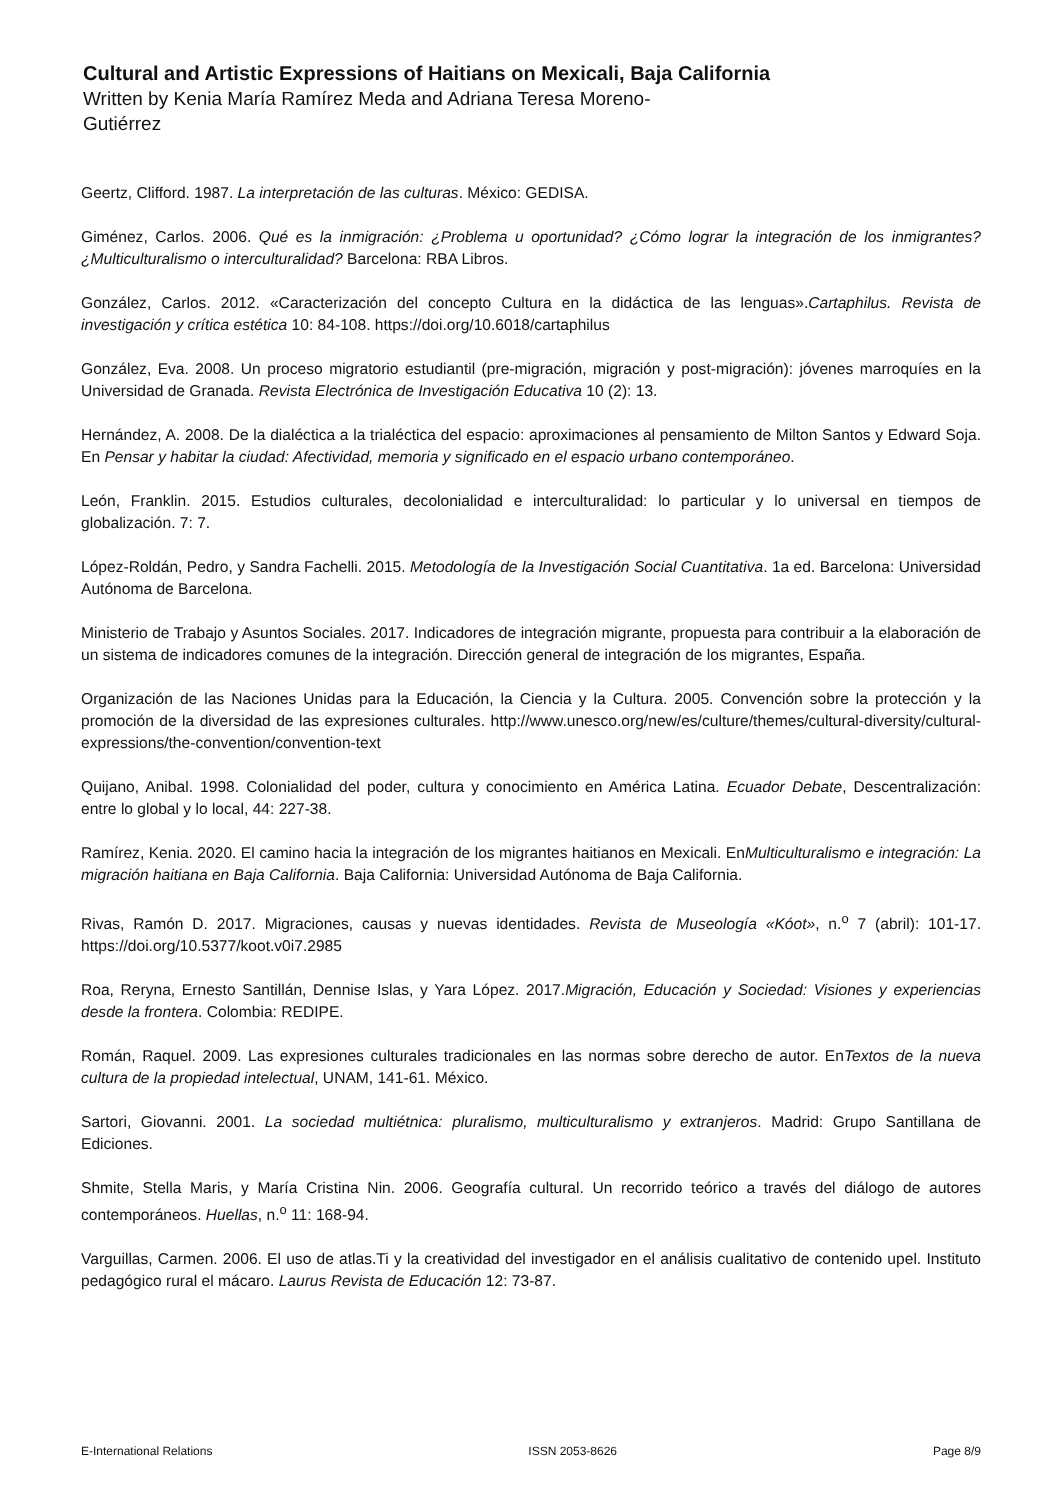Cultural and Artistic Expressions of Haitians on Mexicali, Baja California
Written by Kenia María Ramírez Meda and Adriana Teresa Moreno-
Gutiérrez
Geertz, Clifford. 1987. La interpretación de las culturas. México: GEDISA.
Giménez, Carlos. 2006. Qué es la inmigración: ¿Problema u oportunidad? ¿Cómo lograr la integración de los inmigrantes? ¿Multiculturalismo o interculturalidad? Barcelona: RBA Libros.
González, Carlos. 2012. «Caracterización del concepto Cultura en la didáctica de las lenguas».Cartaphilus. Revista de investigación y crítica estética 10: 84‑108. https://doi.org/10.6018/cartaphilus
González, Eva. 2008. Un proceso migratorio estudiantil (pre-migración, migración y post-migración): jóvenes marroquíes en la Universidad de Granada. Revista Electrónica de Investigación Educativa 10 (2): 13.
Hernández, A. 2008. De la dialéctica a la trialéctica del espacio: aproximaciones al pensamiento de Milton Santos y Edward Soja. En Pensar y habitar la ciudad: Afectividad, memoria y significado en el espacio urbano contemporáneo.
León, Franklin. 2015. Estudios culturales, decolonialidad e interculturalidad: lo particular y lo universal en tiempos de globalización. 7: 7.
López-Roldán, Pedro, y Sandra Fachelli. 2015. Metodología de la Investigación Social Cuantitativa. 1a ed. Barcelona: Universidad Autónoma de Barcelona.
Ministerio de Trabajo y Asuntos Sociales. 2017. Indicadores de integración migrante, propuesta para contribuir a la elaboración de un sistema de indicadores comunes de la integración. Dirección general de integración de los migrantes, España.
Organización de las Naciones Unidas para la Educación, la Ciencia y la Cultura. 2005. Convención sobre la protección y la promoción de la diversidad de las expresiones culturales. http://www.unesco.org/new/es/culture/themes/cultural-diversity/cultural-expressions/the-convention/convention-text
Quijano, Anibal. 1998. Colonialidad del poder, cultura y conocimiento en América Latina. Ecuador Debate, Descentralización: entre lo global y lo local, 44: 227‑38.
Ramírez, Kenia. 2020. El camino hacia la integración de los migrantes haitianos en Mexicali. EnMulticulturalismo e integración: La migración haitiana en Baja California. Baja California: Universidad Autónoma de Baja California.
Rivas, Ramón D. 2017. Migraciones, causas y nuevas identidades. Revista de Museología «Kóot», n.<sup>o</sup> 7 (abril): 101‑17. https://doi.org/10.5377/koot.v0i7.2985
Roa, Reryna, Ernesto Santillán, Dennise Islas, y Yara López. 2017.Migración, Educación y Sociedad: Visiones y experiencias desde la frontera. Colombia: REDIPE.
Román, Raquel. 2009. Las expresiones culturales tradicionales en las normas sobre derecho de autor. EnTextos de la nueva cultura de la propiedad intelectual, UNAM, 141‑61. México.
Sartori, Giovanni. 2001. La sociedad multiétnica: pluralismo, multiculturalismo y extranjeros. Madrid: Grupo Santillana de Ediciones.
Shmite, Stella Maris, y María Cristina Nin. 2006. Geografía cultural. Un recorrido teórico a través del diálogo de autores contemporáneos. Huellas, n.<sup>o</sup> 11: 168‑94.
Varguillas, Carmen. 2006. El uso de atlas.Ti y la creatividad del investigador en el análisis cualitativo de contenido upel. Instituto pedagógico rural el mácaro. Laurus Revista de Educación 12: 73‑87.
E-International Relations ISSN 2053-8626 Page 8/9